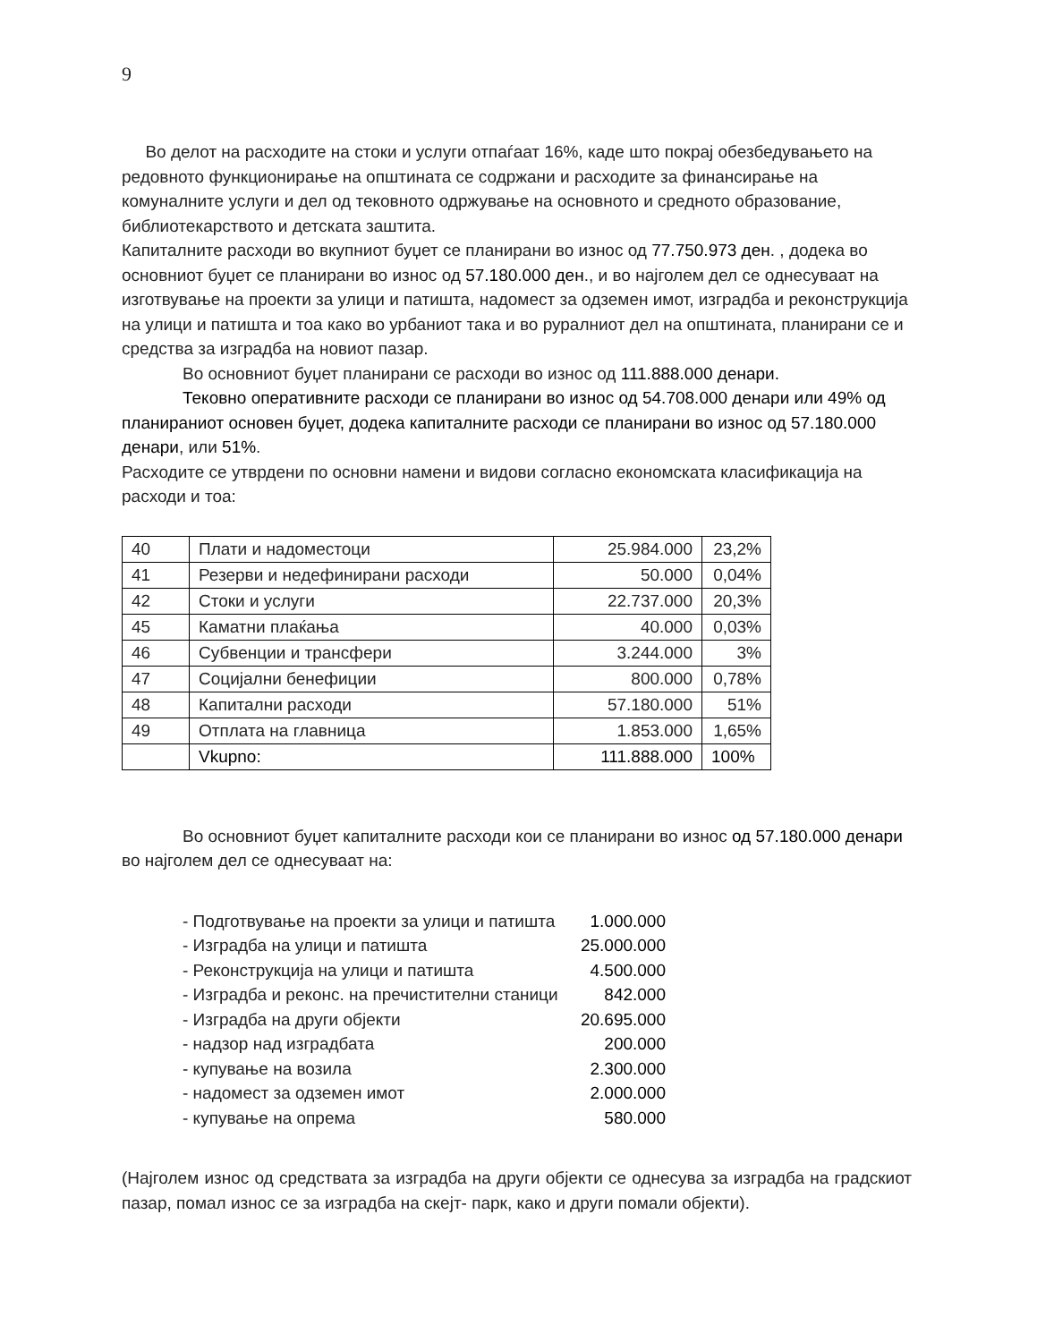9
Во делот на расходите на стоки и услуги отпаѓаат 16%, каде што покрај обезбедувањето на редовното функционирање на општината се содржани и расходите за финансирање на комуналните услуги и дел од тековното одржување на основното и средното образование, библиотекарството и детската заштита.
Капиталните расходи во вкупниот буџет се планирани во износ од 77.750.973 ден. , додека во основниот буџет се планирани во износ од 57.180.000 ден., и во најголем дел се однесуваат на изготвување на проекти за улици и патишта, надомест за одземен имот, изградба и реконструкција на улици и патишта и тоа како во урбаниот така и во руралниот дел на општината, планирани се и средства за изградба на новиот пазар.
Во основниот буџет планирани се расходи во износ од 111.888.000 денари.
Тековно оперативните расходи се планирани во износ од 54.708.000 денари или 49% од планираниот основен буџет, додека капиталните расходи се планирани во износ од 57.180.000 денари, или 51%.
Расходите се утврдени по основни намени и видови согласно економската класификација на расходи и тоа:
| 40 | Плати и надоместоци | 25.984.000 | 23,2% |
| 41 | Резерви и недефинирани расходи | 50.000 | 0,04% |
| 42 | Стоки и услуги | 22.737.000 | 20,3% |
| 45 | Каматни плаќања | 40.000 | 0,03% |
| 46 | Субвенции и трансфери | 3.244.000 | 3% |
| 47 | Социјални бенефиции | 800.000 | 0,78% |
| 48 | Капитални расходи | 57.180.000 | 51% |
| 49 | Отплата на главница | 1.853.000 | 1,65% |
| | Vkupno: | 111.888.000 | 100% |
Во основниот буџет капиталните расходи кои се планирани во износ од 57.180.000 денари во најголем дел се однесуваат на:
- Подготвување на проекти за улици и патишта 1.000.000
- Изградба на улици и патишта 25.000.000
- Реконструкција на улици и патишта 4.500.000
- Изградба и реконс. на пречистителни станици 842.000
- Изградба на други објекти 20.695.000
- надзор над изградбата 200.000
- купување на возила 2.300.000
- надомест за одземен имот 2.000.000
- купување на опрема 580.000
(Најголем износ од средствата за изградба на други објекти се однесува за изградба на градскиот пазар, помал износ се за изградба на скејт- парк, како и други помали објекти).